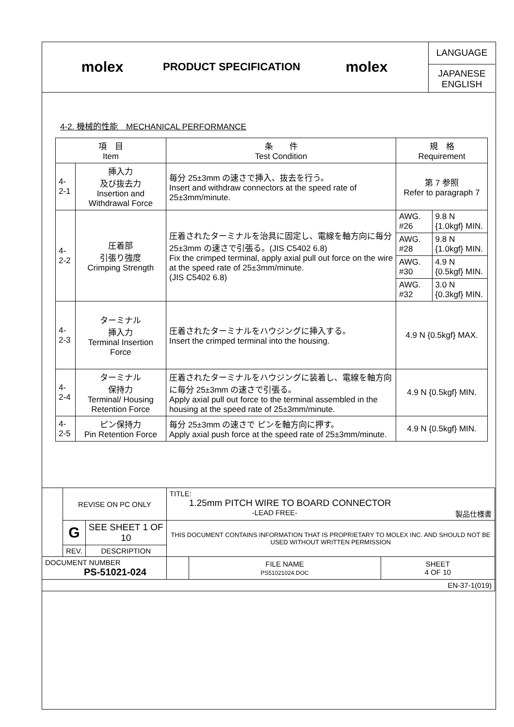molex
PRODUCT SPECIFICATION
molex
LANGUAGE
JAPANESE
ENGLISH
4-2. 機械的性能　MECHANICAL PERFORMANCE
| 項 目 Item | | 条 件 Test Condition | 規 格 Requirement | |
| --- | --- | --- | --- | --- |
| 4-2-1 | 挿入力 及び抜去力 Insertion and Withdrawal Force | 毎分 25±3mm の速さで挿入、抜去を行う。 Insert and withdraw connectors at the speed rate of 25±3mm/minute. | 第 7 参照 Refer to paragraph 7 | |
| 4-2-2 | 圧着部 引張り強度 Crimping Strength | 圧着されたターミナルを治具に固定し、電線を軸方向に毎分25±3mm の速さで引張る。(JIS C5402 6.8) Fix the crimped terminal, apply axial pull out force on the wire at the speed rate of 25±3mm/minute. (JIS C5402 6.8) | AWG. #26 | 9.8 N {1.0kgf} MIN. |
| | | | AWG. #28 | 9.8 N {1.0kgf} MIN. |
| | | | AWG. #30 | 4.9 N {0.5kgf} MIN. |
| | | | AWG. #32 | 3.0 N {0.3kgf} MIN. |
| 4-2-3 | ターミナル 挿入力 Terminal Insertion Force | 圧着されたターミナルをハウジングに挿入する。 Insert the crimped terminal into the housing. | 4.9 N {0.5kgf} MAX. | |
| 4-2-4 | ターミナル 保持力 Terminal/ Housing Retention Force | 圧着されたターミナルをハウジングに装着し、電線を軸方向に毎分 25±3mm の速さで引張る。 Apply axial pull out force to the terminal assembled in the housing at the speed rate of 25±3mm/minute. | 4.9 N {0.5kgf} MIN. | |
| 4-2-5 | ピン保持力 Pin Retention Force | 毎分 25±3mm の速さで ピンを軸方向に押す。 Apply axial push force at the speed rate of 25±3mm/minute. | 4.9 N {0.5kgf} MIN. | |
| | REVISE ON PC ONLY | | TITLE: 1.25mm PITCH WIRE TO BOARD CONNECTOR -LEAD FREE- 製品仕様書 | | |
| | G | SEE SHEET 1 OF 10 | THIS DOCUMENT CONTAINS INFORMATION THAT IS PROPRIETARY TO MOLEX INC. AND SHOULD NOT BE USED WITHOUT WRITTEN PERMISSION | | |
| | REV. | DESCRIPTION | | | |
| DOCUMENT NUMBER PS-51021-024 | | | | FILE NAME PS51021024.DOC | SHEET 4 OF 10 |
| EN-37-1(019) | | | | | |